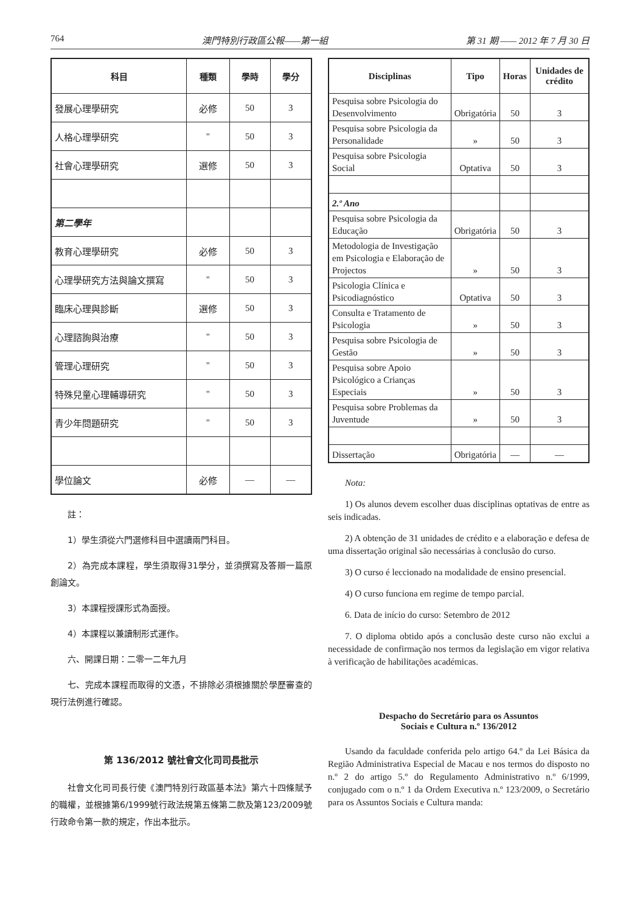764 澳門特別行政區公報——第一組 第 31 期 —— 2012 年 7 月 30 日
| 科目 | 種類 | 學時 | 學分 |
| --- | --- | --- | --- |
| 發展心理學研究 | 必修 | 50 | 3 |
| 人格心理學研究 | " | 50 | 3 |
| 社會心理學研究 | 選修 | 50 | 3 |
| 第二學年 | | | |
| 教育心理學研究 | 必修 | 50 | 3 |
| 心理學研究方法與論文撰寫 | " | 50 | 3 |
| 臨床心理與診斷 | 選修 | 50 | 3 |
| 心理諮詢與治療 | " | 50 | 3 |
| 管理心理研究 | " | 50 | 3 |
| 特殊兒童心理輔導研究 | " | 50 | 3 |
| 青少年問題研究 | " | 50 | 3 |
| 學位論文 | 必修 | — | — |
註：
1）學生須從六門選修科目中選讀兩門科目。
2）為完成本課程，學生須取得31學分，並須撰寫及答辯一篇原創論文。
3）本課程授課形式為面授。
4）本課程以兼讀制形式運作。
六、開課日期：二零一二年九月
七、完成本課程而取得的文憑，不排除必須根據關於學歷審查的現行法例進行確認。
第 136/2012 號社會文化司司長批示
社會文化司司長行使《澳門特別行政區基本法》第六十四條賦予的職權，並根據第6/1999號行政法規第五條第二款及第123/2009號行政命令第一款的規定，作出本批示。
| Disciplinas | Tipo | Horas | Unidades de crédito |
| --- | --- | --- | --- |
| Pesquisa sobre Psicologia do Desenvolvimento | Obrigatória | 50 | 3 |
| Pesquisa sobre Psicologia da Personalidade | » | 50 | 3 |
| Pesquisa sobre Psicologia Social | Optativa | 50 | 3 |
| 2.º Ano | | | |
| Pesquisa sobre Psicologia da Educação | Obrigatória | 50 | 3 |
| Metodologia de Investigação em Psicologia e Elaboração de Projectos | » | 50 | 3 |
| Psicologia Clínica e Psicodiagnóstico | Optativa | 50 | 3 |
| Consulta e Tratamento de Psicologia | » | 50 | 3 |
| Pesquisa sobre Psicologia de Gestão | » | 50 | 3 |
| Pesquisa sobre Apoio Psicológico a Crianças Especiais | » | 50 | 3 |
| Pesquisa sobre Problemas da Juventude | » | 50 | 3 |
| Dissertação | Obrigatória | — | — |
Nota:
1) Os alunos devem escolher duas disciplinas optativas de entre as seis indicadas.
2) A obtenção de 31 unidades de crédito e a elaboração e defesa de uma dissertação original são necessárias à conclusão do curso.
3) O curso é leccionado na modalidade de ensino presencial.
4) O curso funciona em regime de tempo parcial.
6. Data de início do curso: Setembro de 2012
7. O diploma obtido após a conclusão deste curso não exclui a necessidade de confirmação nos termos da legislação em vigor relativa à verificação de habilitações académicas.
Despacho do Secretário para os Assuntos
Sociais e Cultura n.º 136/2012
Usando da faculdade conferida pelo artigo 64.º da Lei Básica da Região Administrativa Especial de Macau e nos termos do disposto no n.º 2 do artigo 5.º do Regulamento Administrativo n.º 6/1999, conjugado com o n.º 1 da Ordem Executiva n.º 123/2009, o Secretário para os Assuntos Sociais e Cultura manda: